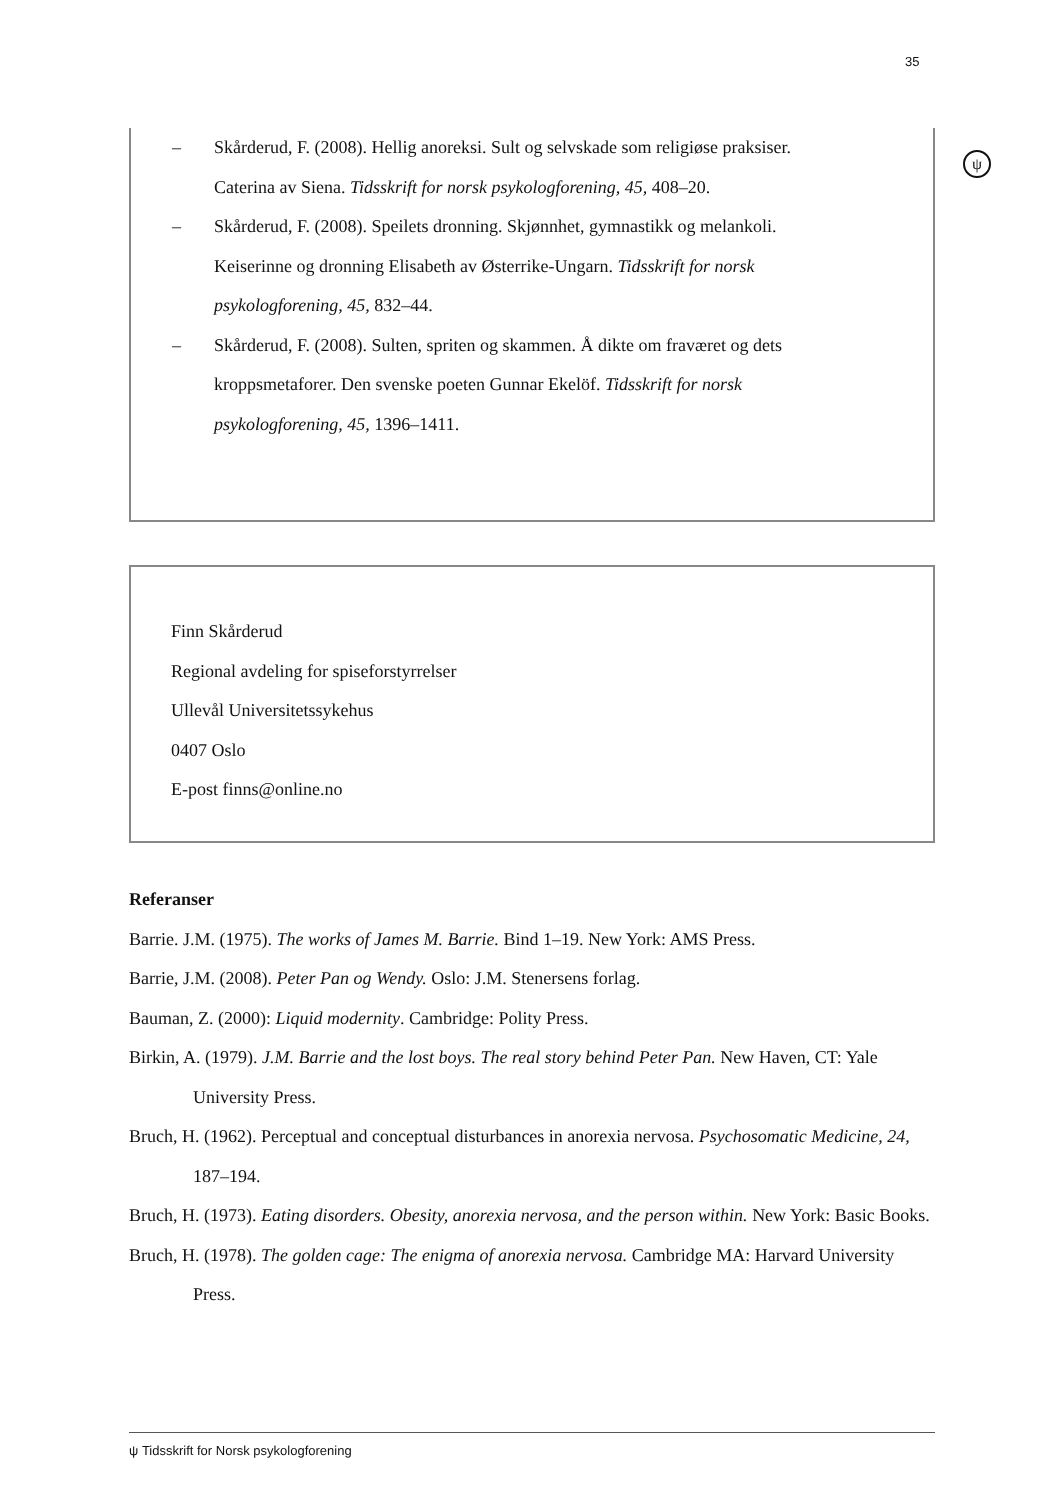35
ψ
– Skårderud, F. (2008). Hellig anoreksi. Sult og selvskade som religiøse praksiser. Caterina av Siena. Tidsskrift for norsk psykologforening, 45, 408–20.
– Skårderud, F. (2008). Speilets dronning. Skjønnhet, gymnastikk og melankoli. Keiserinne og dronning Elisabeth av Østerrike-Ungarn. Tidsskrift for norsk psykologforening, 45, 832–44.
– Skårderud, F. (2008). Sulten, spriten og skammen. Å dikte om fraværet og dets kroppsmetaforer. Den svenske poeten Gunnar Ekelöf. Tidsskrift for norsk psykologforening, 45, 1396–1411.
Finn Skårderud
Regional avdeling for spiseforstyrrelser
Ullevål Universitetssykehus
0407 Oslo
E-post finns@online.no
Referanser
Barrie. J.M. (1975). The works of James M. Barrie. Bind 1–19. New York: AMS Press.
Barrie, J.M. (2008). Peter Pan og Wendy. Oslo: J.M. Stenersens forlag.
Bauman, Z. (2000): Liquid modernity. Cambridge: Polity Press.
Birkin, A. (1979). J.M. Barrie and the lost boys. The real story behind Peter Pan. New Haven, CT: Yale University Press.
Bruch, H. (1962). Perceptual and conceptual disturbances in anorexia nervosa. Psychosomatic Medicine, 24, 187–194.
Bruch, H. (1973). Eating disorders. Obesity, anorexia nervosa, and the person within. New York: Basic Books.
Bruch, H. (1978). The golden cage: The enigma of anorexia nervosa. Cambridge MA: Harvard University Press.
ψ Tidsskrift for Norsk psykologforening